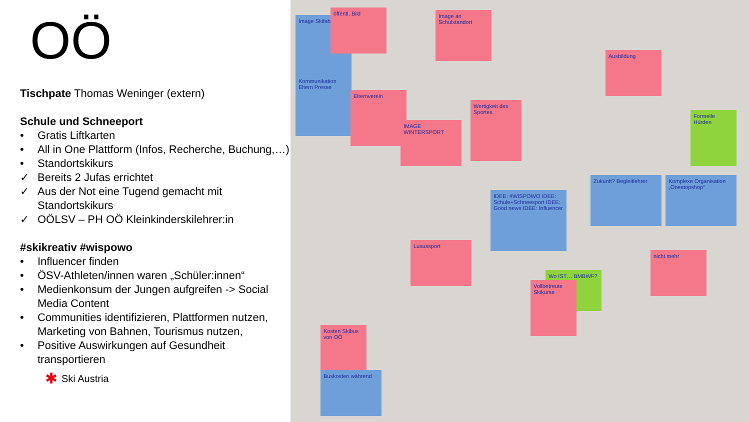OÖ
Tischpate Thomas Weninger (extern)
Schule und Schneeport
• Gratis Liftkarten
• All in One Plattform (Infos, Recherche, Buchung,…)
• Standortskikurs
✓ Bereits 2 Jufas errichtet
✓ Aus der Not eine Tugend gemacht mit Standortskikurs
✓ OÖLSV – PH OÖ Kleinkinderskilehrer:in
#skikreativ #wispowo
• Influencer finden
• ÖSV-Athleten/innen waren „Schüler:innen“
• Medienkonsum der Jungen aufgreifen -> Social Media Content
• Communities identifizieren, Plattformen nutzen, Marketing von Bahnen, Tourismus nutzen,
• Positive Auswirkungen auf Gesundheit transportieren
✱ Ski Austria
Image Skifahren
öffentl. Bild
Image an Schulstandort
Kommunikation Eltern Presse
Elternverein
IMAGE WINTERSPORT
Wertigkeit des Sportes
Ausbildung
Formelle Hürden
IDEE: #WISPOWO IDEE: Schule+Schneesport IDEE: Good news IDEE: Influencer
Zukunft? Begleitlehrer
Komplexe Organisation „Onestopshop“
Wo IST… BMBWF?
Luxussport
nicht mehr
Kosten Skibus von OÖ
Buskosten während
Vollbetreute Skikurse